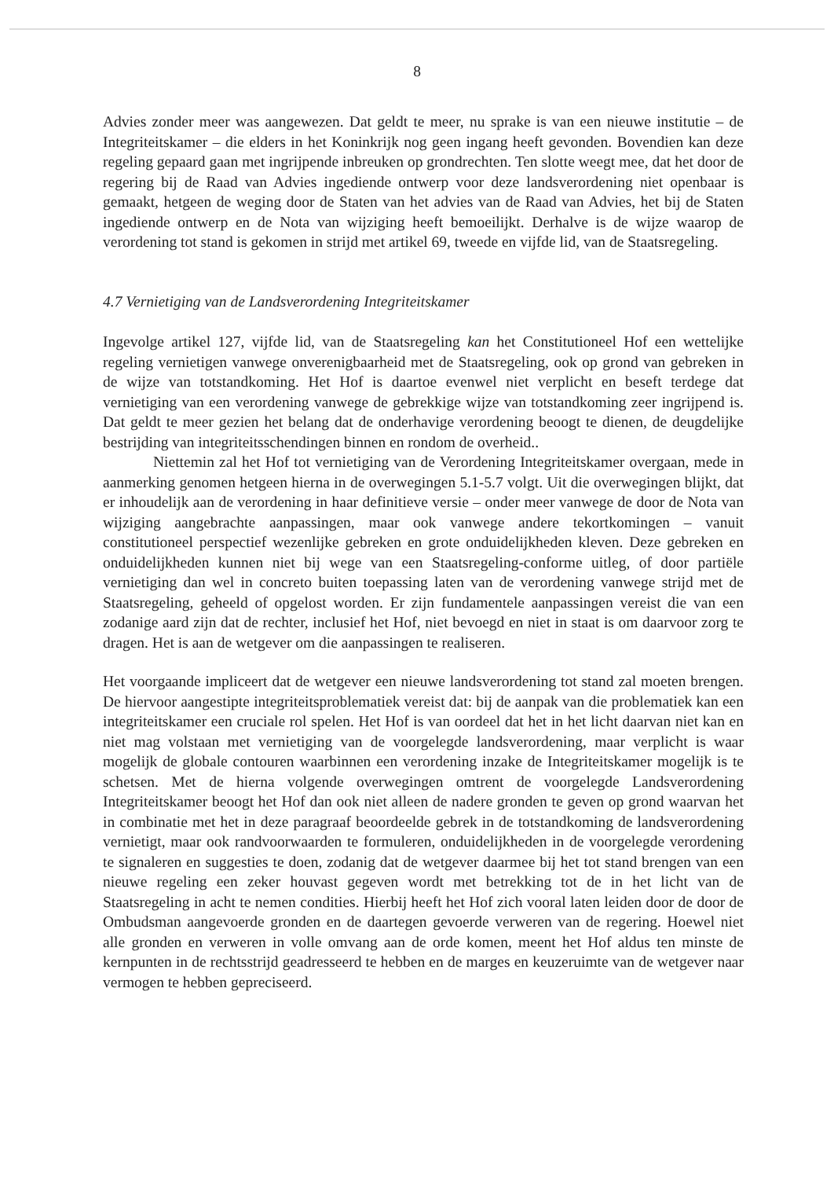8
Advies zonder meer was aangewezen. Dat geldt te meer, nu sprake is van een nieuwe institutie – de Integriteitskamer – die elders in het Koninkrijk nog geen ingang heeft gevonden. Bovendien kan deze regeling gepaard gaan met ingrijpende inbreuken op grondrechten. Ten slotte weegt mee, dat het door de regering bij de Raad van Advies ingediende ontwerp voor deze landsverordening niet openbaar is gemaakt, hetgeen de weging door de Staten van het advies van de Raad van Advies, het bij de Staten ingediende ontwerp en de Nota van wijziging heeft bemoeilijkt. Derhalve is de wijze waarop de verordening tot stand is gekomen in strijd met artikel 69, tweede en vijfde lid, van de Staatsregeling.
4.7 Vernietiging van de Landsverordening Integriteitskamer
Ingevolge artikel 127, vijfde lid, van de Staatsregeling kan het Constitutioneel Hof een wettelijke regeling vernietigen vanwege onverenigbaarheid met de Staatsregeling, ook op grond van gebreken in de wijze van totstandkoming. Het Hof is daartoe evenwel niet verplicht en beseft terdege dat vernietiging van een verordening vanwege de gebrekkige wijze van totstandkoming zeer ingrijpend is. Dat geldt te meer gezien het belang dat de onderhavige verordening beoogt te dienen, de deugdelijke bestrijding van integriteitsschendingen binnen en rondom de overheid..
Niettemin zal het Hof tot vernietiging van de Verordening Integriteitskamer overgaan, mede in aanmerking genomen hetgeen hierna in de overwegingen 5.1-5.7 volgt. Uit die overwegingen blijkt, dat er inhoudelijk aan de verordening in haar definitieve versie – onder meer vanwege de door de Nota van wijziging aangebrachte aanpassingen, maar ook vanwege andere tekortkomingen – vanuit constitutioneel perspectief wezenlijke gebreken en grote onduidelijkheden kleven. Deze gebreken en onduidelijkheden kunnen niet bij wege van een Staatsregeling-conforme uitleg, of door partiële vernietiging dan wel in concreto buiten toepassing laten van de verordening vanwege strijd met de Staatsregeling, geheeld of opgelost worden. Er zijn fundamentele aanpassingen vereist die van een zodanige aard zijn dat de rechter, inclusief het Hof, niet bevoegd en niet in staat is om daarvoor zorg te dragen. Het is aan de wetgever om die aanpassingen te realiseren.
Het voorgaande impliceert dat de wetgever een nieuwe landsverordening tot stand zal moeten brengen. De hiervoor aangestipte integriteitsproblematiek vereist dat: bij de aanpak van die problematiek kan een integriteitskamer een cruciale rol spelen. Het Hof is van oordeel dat het in het licht daarvan niet kan en niet mag volstaan met vernietiging van de voorgelegde landsverordening, maar verplicht is waar mogelijk de globale contouren waarbinnen een verordening inzake de Integriteitskamer mogelijk is te schetsen. Met de hierna volgende overwegingen omtrent de voorgelegde Landsverordening Integriteitskamer beoogt het Hof dan ook niet alleen de nadere gronden te geven op grond waarvan het in combinatie met het in deze paragraaf beoordeelde gebrek in de totstandkoming de landsverordening vernietigt, maar ook randvoorwaarden te formuleren, onduidelijkheden in de voorgelegde verordening te signaleren en suggesties te doen, zodanig dat de wetgever daarmee bij het tot stand brengen van een nieuwe regeling een zeker houvast gegeven wordt met betrekking tot de in het licht van de Staatsregeling in acht te nemen condities. Hierbij heeft het Hof zich vooral laten leiden door de door de Ombudsman aangevoerde gronden en de daartegen gevoerde verweren van de regering. Hoewel niet alle gronden en verweren in volle omvang aan de orde komen, meent het Hof aldus ten minste de kernpunten in de rechtsstrijd geadresseerd te hebben en de marges en keuzeruimte van de wetgever naar vermogen te hebben gepreciseerd.